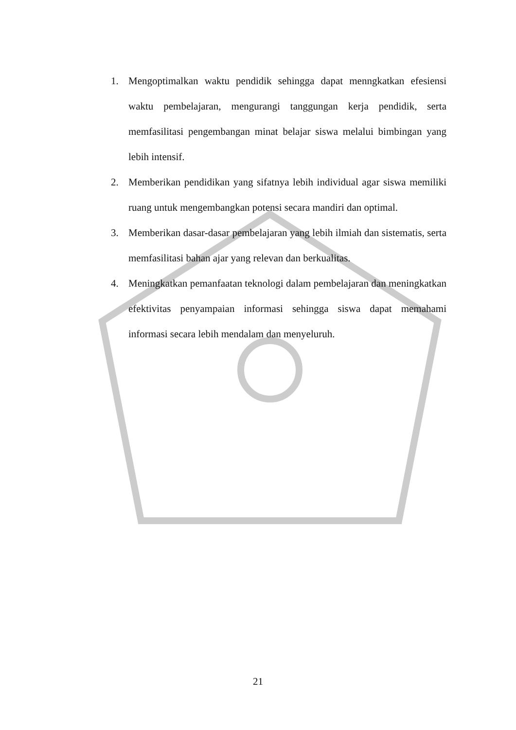1. Mengoptimalkan waktu pendidik sehingga dapat menngkatkan efesiensi waktu pembelajaran, mengurangi tanggungan kerja pendidik, serta memfasilitasi pengembangan minat belajar siswa melalui bimbingan yang lebih intensif.
2. Memberikan pendidikan yang sifatnya lebih individual agar siswa memiliki ruang untuk mengembangkan potensi secara mandiri dan optimal.
3. Memberikan dasar-dasar pembelajaran yang lebih ilmiah dan sistematis, serta memfasilitasi bahan ajar yang relevan dan berkualitas.
4. Meningkatkan pemanfaatan teknologi dalam pembelajaran dan meningkatkan efektivitas penyampaian informasi sehingga siswa dapat memahami informasi secara lebih mendalam dan menyeluruh.
21